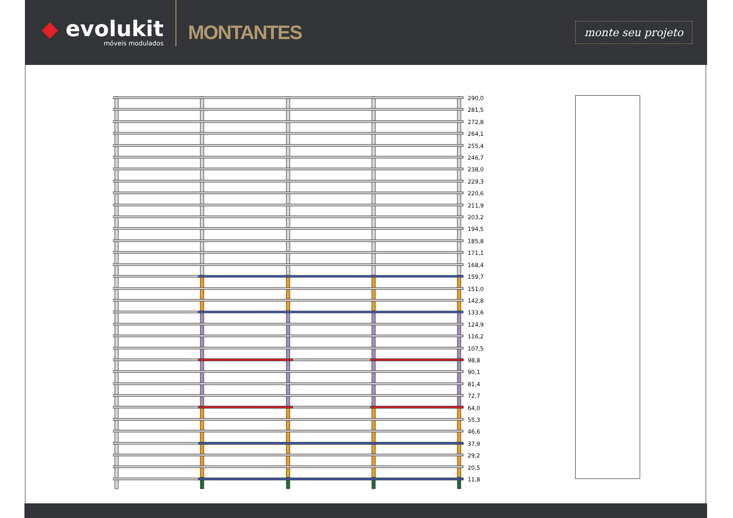◆ evolukit
móveis modulados
MONTANTES
monte seu projeto
290,0
281,5
272,8
264,1
255,4
246,7
238,0
229,3
220,6
211,9
203,2
194,5
185,8
171,1
168,4
159,7
151,0
142,8
133,6
124,9
116,2
107,5
98,8
90,1
81,4
72,7
64,0
55,3
46,6
37,9
29,2
20,5
11,8